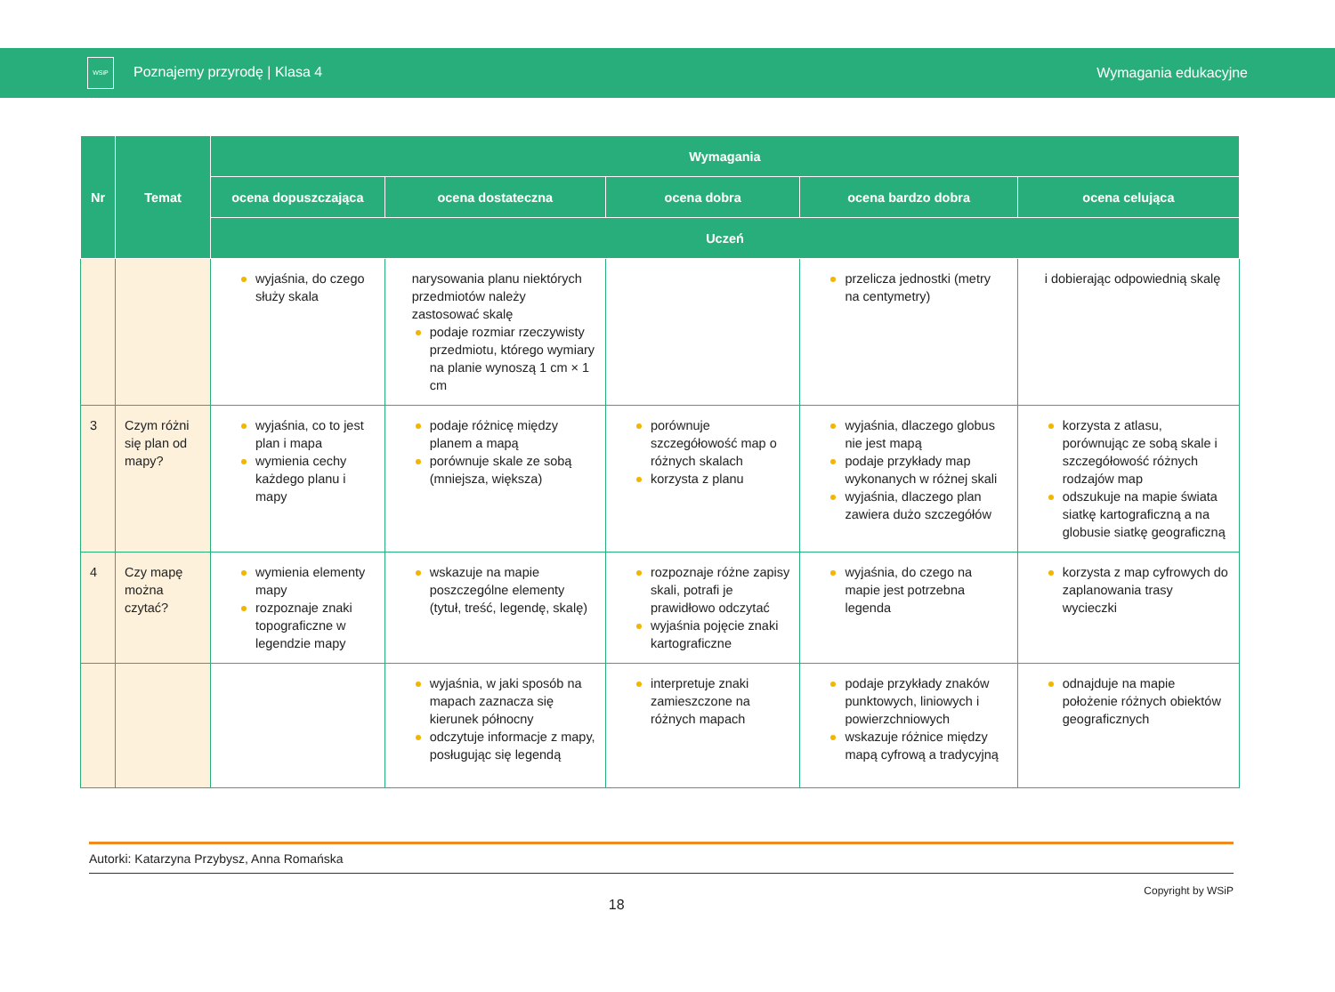WSiP Poznajemy przyrodę | Klasa 4
Wymagania edukacyjne
| Nr | Temat | Wymagania | | | | |
| --- | --- | --- | --- | --- | --- | --- |
| | | ocena dopuszczająca | ocena dostateczna | ocena dobra | ocena bardzo dobra | ocena celująca |
| | | Uczeń | | | | |
| | | wyjaśnia, do czego służy skala | narysowania planu niektórych przedmiotów należy zastosować skalę podaje rozmiar rzeczywisty przedmiotu, którego wymiary na planie wynoszą 1 cm × 1 cm | | przelicza jednostki (metry na centymetry) | i dobierając odpowiednią skalę |
| 3 | Czym różni się plan od mapy? | wyjaśnia, co to jest plan i mapa wymienia cechy każdego planu i mapy | podaje różnicę między planem a mapą porównuje skale ze sobą (mniejsza, większa) | porównuje szczegółowość map o różnych skalach korzysta z planu | wyjaśnia, dlaczego globus nie jest mapą podaje przykłady map wykonanych w różnej skali wyjaśnia, dlaczego plan zawiera dużo szczegółów | korzysta z atlasu, porównując ze sobą skale i szczegółowość różnych rodzajów map odszukuje na mapie świata siatkę kartograficzną a na globusie siatkę geograficzną |
| 4 | Czy mapę można czytać? | wymienia elementy mapy rozpoznaje znaki topograficzne w legendzie mapy | wskazuje na mapie poszczególne elementy (tytuł, treść, legendę, skalę) | rozpoznaje różne zapisy skali, potrafi je prawidłowo odczytać wyjaśnia pojęcie znaki kartograficzne | wyjaśnia, do czego na mapie jest potrzebna legenda | korzysta z map cyfrowych do zaplanowania trasy wycieczki |
| | | | wyjaśnia, w jaki sposób na mapach zaznacza się kierunek północny odczytuje informacje z mapy, posługując się legendą | interpretuje znaki zamieszczone na różnych mapach | podaje przykłady znaków punktowych, liniowych i powierzchniowych wskazuje różnice między mapą cyfrową a tradycyjną | odnajduje na mapie położenie różnych obiektów geograficznych |
Autorki: Katarzyna Przybysz, Anna Romańska
18 Copyright by WSiP